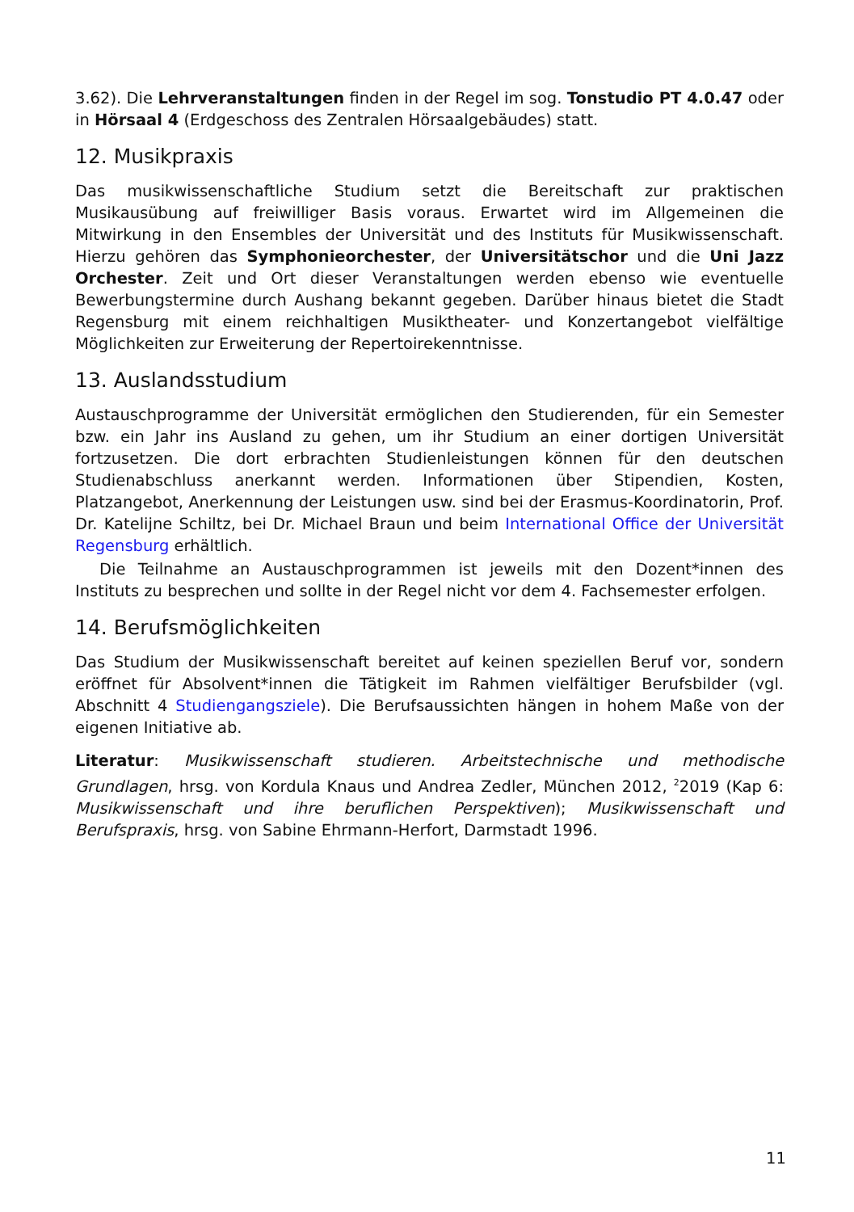3.62). Die Lehrveranstaltungen finden in der Regel im sog. Tonstudio PT 4.0.47 oder in Hörsaal 4 (Erdgeschoss des Zentralen Hörsaalgebäudes) statt.
12. Musikpraxis
Das musikwissenschaftliche Studium setzt die Bereitschaft zur praktischen Musikausübung auf freiwilliger Basis voraus. Erwartet wird im Allgemeinen die Mitwirkung in den Ensembles der Universität und des Instituts für Musikwissenschaft. Hierzu gehören das Symphonieorchester, der Universitätschor und die Uni Jazz Orchester. Zeit und Ort dieser Veranstaltungen werden ebenso wie eventuelle Bewerbungstermine durch Aushang bekannt gegeben. Darüber hinaus bietet die Stadt Regensburg mit einem reichhaltigen Musiktheater- und Konzertangebot vielfältige Möglichkeiten zur Erweiterung der Repertoirekenntnisse.
13. Auslandsstudium
Austauschprogramme der Universität ermöglichen den Studierenden, für ein Semester bzw. ein Jahr ins Ausland zu gehen, um ihr Studium an einer dortigen Universität fortzusetzen. Die dort erbrachten Studienleistungen können für den deutschen Studienabschluss anerkannt werden. Informationen über Stipendien, Kosten, Platzangebot, Anerkennung der Leistungen usw. sind bei der Erasmus-Koordinatorin, Prof. Dr. Katelijne Schiltz, bei Dr. Michael Braun und beim International Office der Universität Regensburg erhältlich.
Die Teilnahme an Austauschprogrammen ist jeweils mit den Dozent*innen des Instituts zu besprechen und sollte in der Regel nicht vor dem 4. Fachsemester erfolgen.
14. Berufsmöglichkeiten
Das Studium der Musikwissenschaft bereitet auf keinen speziellen Beruf vor, sondern eröffnet für Absolvent*innen die Tätigkeit im Rahmen vielfältiger Berufsbilder (vgl. Abschnitt 4 Studiengangsziele). Die Berufsaussichten hängen in hohem Maße von der eigenen Initiative ab.
Literatur: Musikwissenschaft studieren. Arbeitstechnische und methodische Grundlagen, hrsg. von Kordula Knaus und Andrea Zedler, München 2012, <sup>2</sup>2019 (Kap 6: Musikwissenschaft und ihre beruflichen Perspektiven); Musikwissenschaft und Berufspraxis, hrsg. von Sabine Ehrmann-Herfort, Darmstadt 1996.
11